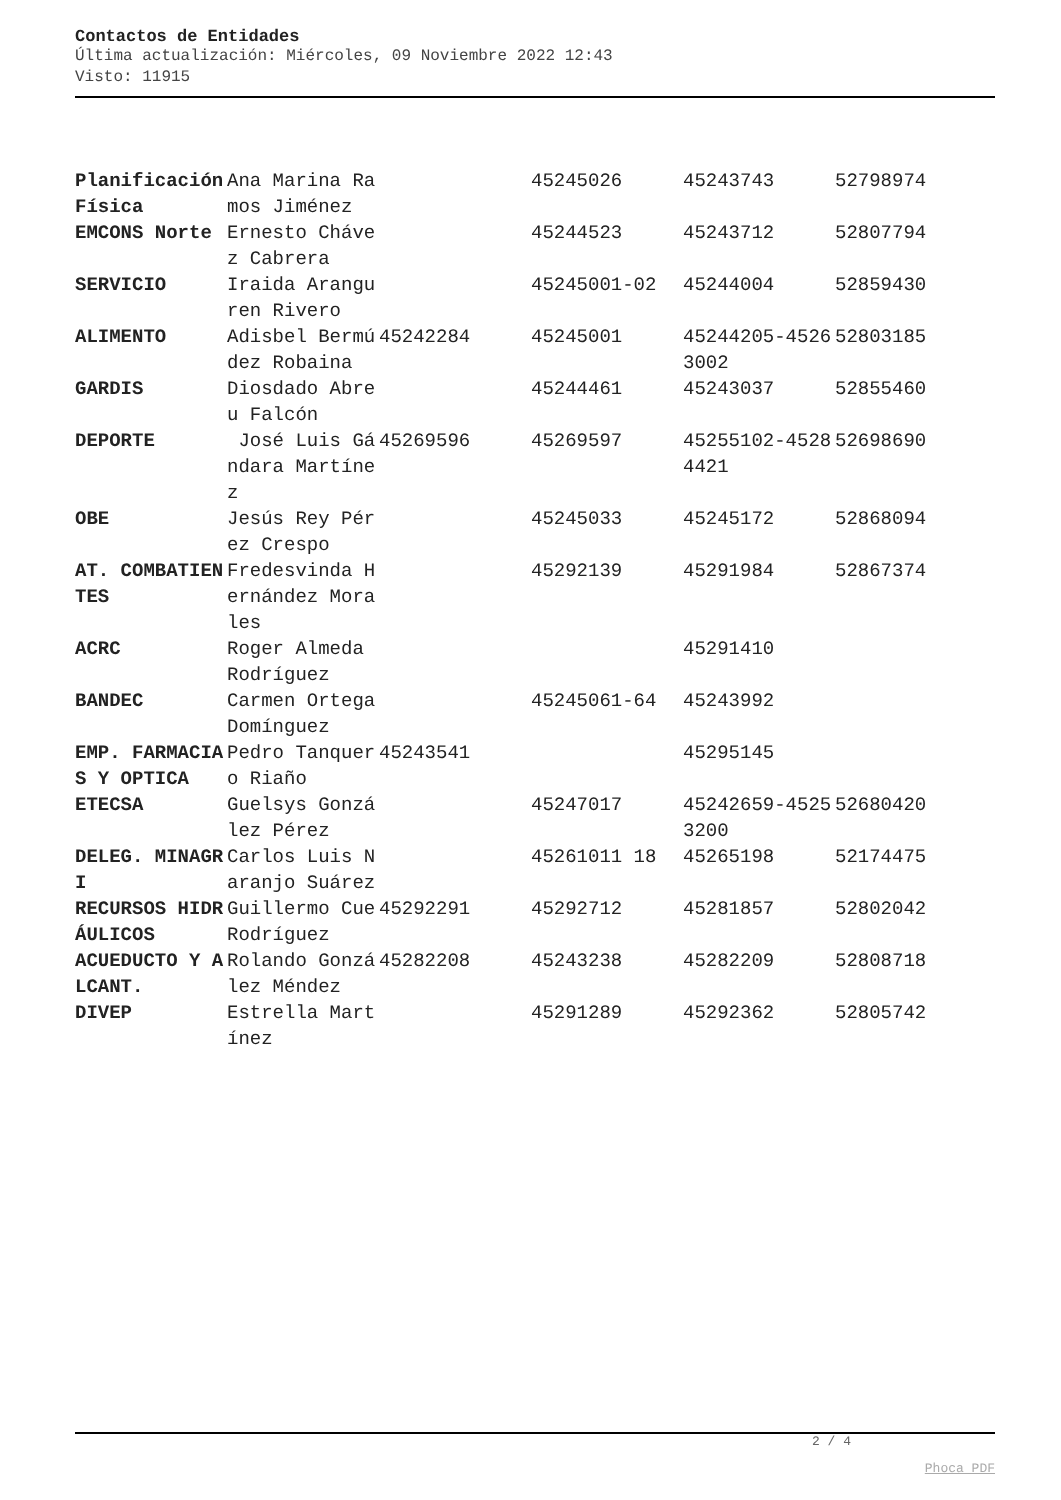Contactos de Entidades
Última actualización: Miércoles, 09 Noviembre 2022 12:43
Visto: 11915
| Planificación Física | Ana Marina Ramos Jiménez | | 45245026 | 45243743 | 52798974 |
| EMCONS Norte | Ernesto Chávez Cabrera | | 45244523 | 45243712 | 52807794 |
| SERVICIO | Iraida Aranguren Rivero | | 45245001-02 | 45244004 | 52859430 |
| ALIMENTO | Adisbel Bermúdez Robaina | 45242284 | 45245001 | 45244205-45263002 | 52803185 |
| GARDIS | Diosdado Abreu Falcón | | 45244461 | 45243037 | 52855460 |
| DEPORTE | José Luis Gándara Martínez | 45269596 | 45269597 | 45255102-45284421 | 52698690 |
| OBE | Jesús Rey Pérez Crespo | | 45245033 | 45245172 | 52868094 |
| AT. COMBATIENTES | Fredesvinda Hernández Morales | | 45292139 | 45291984 | 52867374 |
| ACRC | Roger Almeda Rodríguez | | | 45291410 | |
| BANDEC | Carmen Ortega Domínguez | | 45245061-64 | 45243992 | |
| EMP. FARMACIAS Y OPTICA | Pedro Tanquero Riaño | 45243541 | | 45295145 | |
| ETECSA | Guelsys González Pérez | | 45247017 | 45242659-45253200 | 52680420 |
| DELEG. MINAGRI | Carlos Luis Naranjo Suárez | | 45261011 18 | 45265198 | 52174475 |
| RECURSOS HIDRÁULICOS | Guillermo Cue Rodríguez | 45292291 | 45292712 | 45281857 | 52802042 |
| ACUEDUCTO Y ALCANT. | Rolando González Méndez | 45282208 | 45243238 | 45282209 | 52808718 |
| DIVEP | Estrella Martínez | | 45291289 | 45292362 | 52805742 |
2 / 4
Phoca PDF